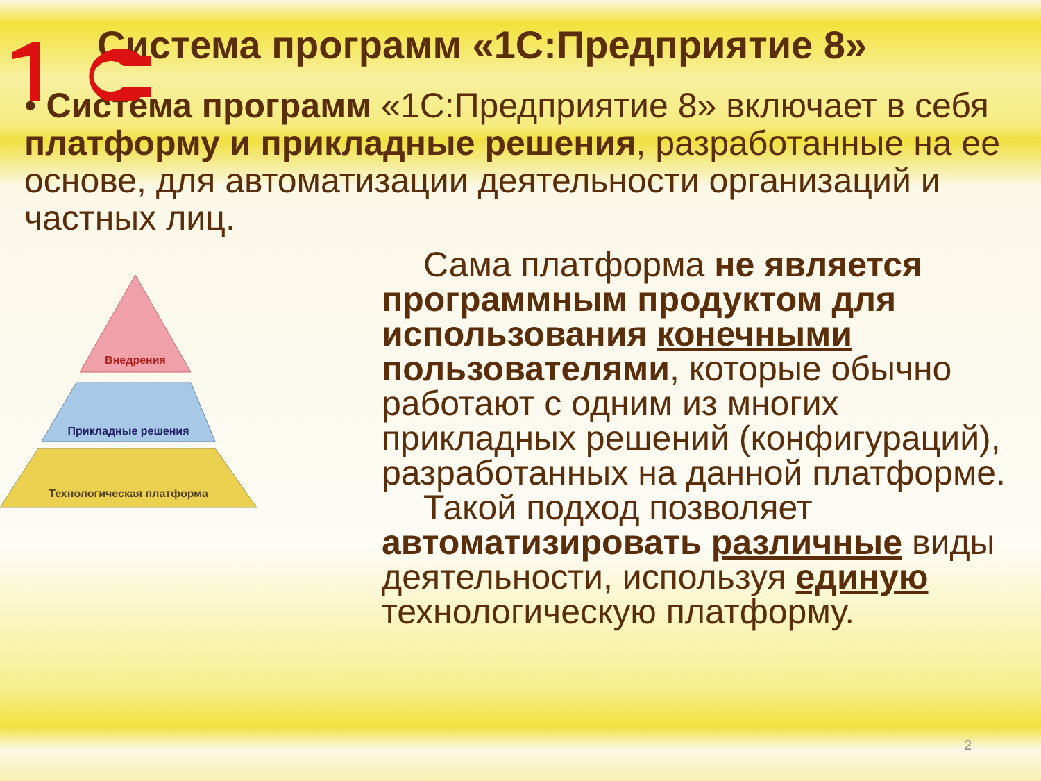Система программ «1С:Предприятие 8»
• Система программ «1С:Предприятие 8» включает в себя платформу и прикладные решения, разработанные на ее основе, для автоматизации деятельности организаций и частных лиц.
Внедрения
Прикладные решения
Технологическая платформа
Сама платформа не является программным продуктом для использования конечными пользователями, которые обычно работают с одним из многих прикладных решений (конфигураций), разработанных на данной платформе.
Такой подход позволяет автоматизировать различные виды деятельности, используя единую технологическую платформу.
2